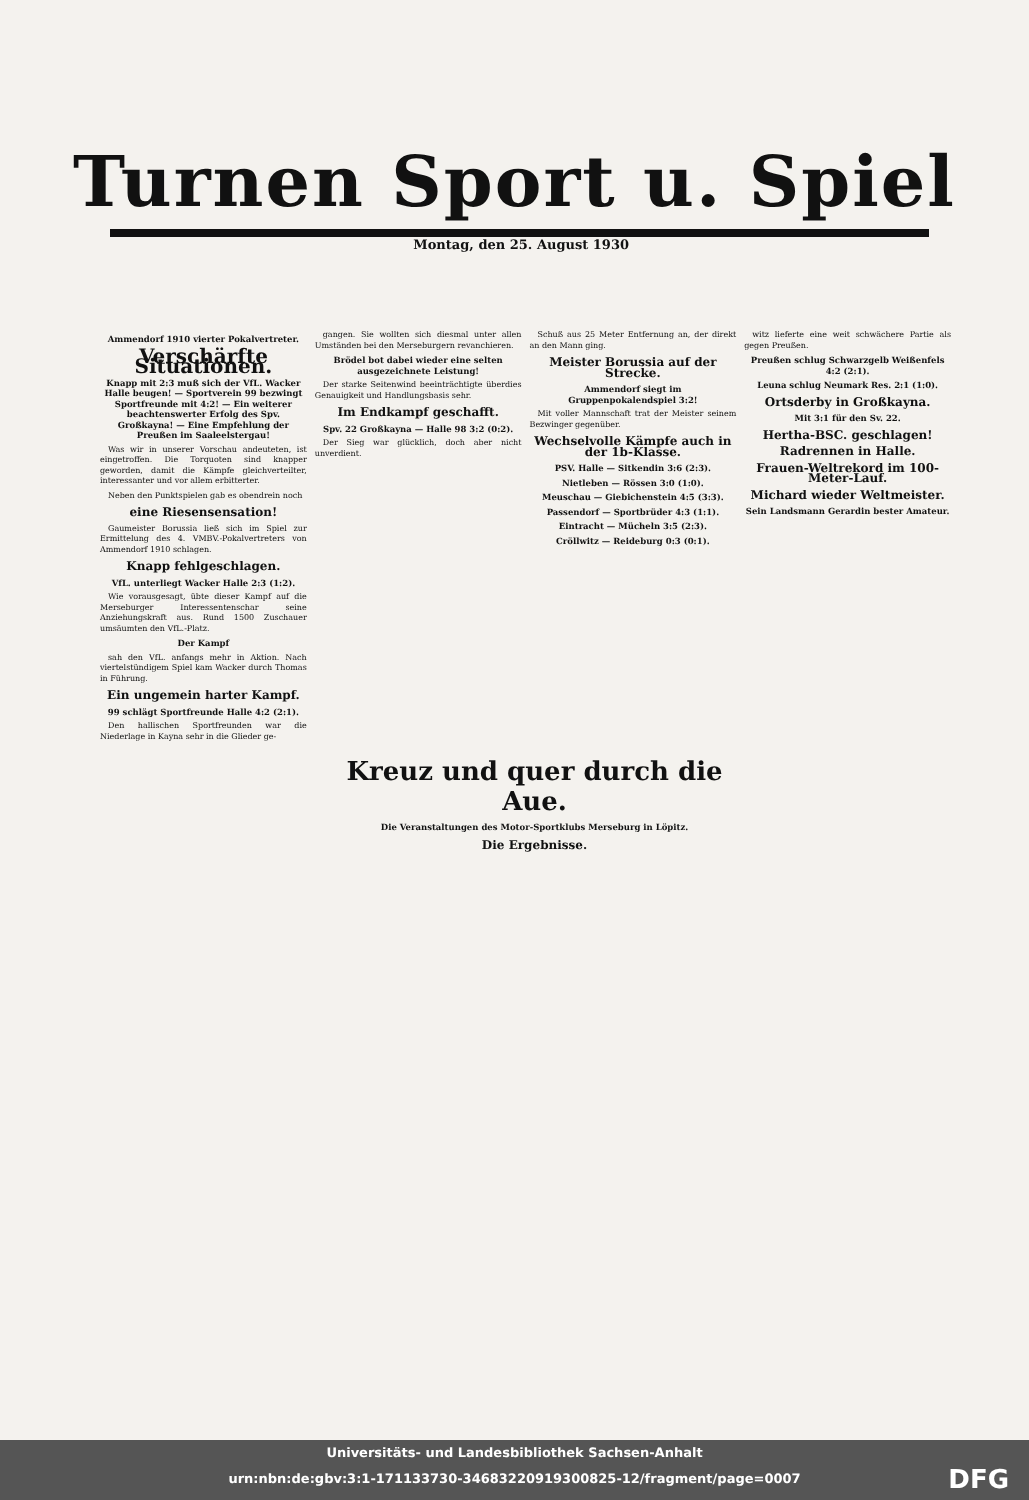Turnen Sport u. Spiel
Montag, den 25. August 1930
Ammendorf 1910 vierter Pokalvertreter.
Verschärfte Situationen.
Knapp mit 2:3 muß sich der VfL. Wacker Halle beugen! — Sportverein 99 bezwingt Sportfreunde mit 4:2! — Ein weiterer beachtenswerter Erfolg des Spv. Großkayna! — Eine Empfehlung der Preußen im Saaleelstergau!
Was wir in unserer Vorschau andeuteten, ist eingetroffen. Die Torquoten sind knapper geworden, damit die Kämpfe gleichverteilter, interessanter und vor allem erbitterter.
Neben den Punktspielen gab es obendrein noch
eine Riesensensation!
Gaumeister Borussia ließ sich im Spiel zur Ermittelung des 4. VMBV.-Pokalvertreters von Ammendorf 1910 schlagen.
Knapp fehlgeschlagen.
VfL. unterliegt Wacker Halle 2:3 (1:2).
Wie vorausgesagt, übte dieser Kampf auf die Merseburger Interessentenschar seine Anziehungskraft aus. Rund 1500 Zuschauer umsäumten den VfL.-Platz.
Der Kampf
sah den VfL. anfangs mehr in Aktion. Nach viertelstündigem Spiel kam Wacker durch Thomas in Führung.
Ein ungemein harter Kampf.
99 schlägt Sportfreunde Halle 4:2 (2:1).
Den hallischen Sportfreunden war die Niederlage in Kayna sehr in die Glieder ge-
gangen. Sie wollten sich diesmal unter allen Umständen bei den Merseburgern revanchieren.
Brödel bot dabei wieder eine selten ausgezeichnete Leistung!
Der starke Seitenwind beeinträchtigte überdies Genauigkeit und Handlungsbasis sehr.
Im Endkampf geschafft.
Spv. 22 Großkayna — Halle 98 3:2 (0:2).
Der Sieg war glücklich, doch aber nicht unverdient.
Schuß aus 25 Meter Entfernung an, der direkt an den Mann ging.
Meister Borussia auf der Strecke.
Ammendorf siegt im Gruppenpokalendspiel 3:2!
Mit voller Mannschaft trat der Meister seinem Bezwinger gegenüber.
Wechselvolle Kämpfe auch in der 1b-Klasse.
PSV. Halle — Sitkendin 3:6 (2:3).
Nietleben — Rössen 3:0 (1:0).
Meuschau — Giebichenstein 4:5 (3:3).
Passendorf — Sportbrüder 4:3 (1:1).
Eintracht — Mücheln 3:5 (2:3).
Cröllwitz — Reideburg 0:3 (0:1).
witz lieferte eine weit schwächere Partie als gegen Preußen.
Preußen schlug Schwarzgelb Weißenfels 4:2 (2:1).
Leuna schlug Neumark Res. 2:1 (1:0).
Ortsderby in Großkayna.
Mit 3:1 für den Sv. 22.
Hertha-BSC. geschlagen!
Radrennen in Halle.
Frauen-Weltrekord im 100-Meter-Lauf.
Michard wieder Weltmeister.
Sein Landsmann Gerardin bester Amateur.
Kreuz und quer durch die Aue.
Die Veranstaltungen des Motor-Sportklubs Merseburg in Löpitz.
Die Ergebnisse.
Universitäts- und Landesbibliothek Sachsen-Anhalt
urn:nbn:de:gbv:3:1-171133730-34683220919300825-12/fragment/page=0007 DFG